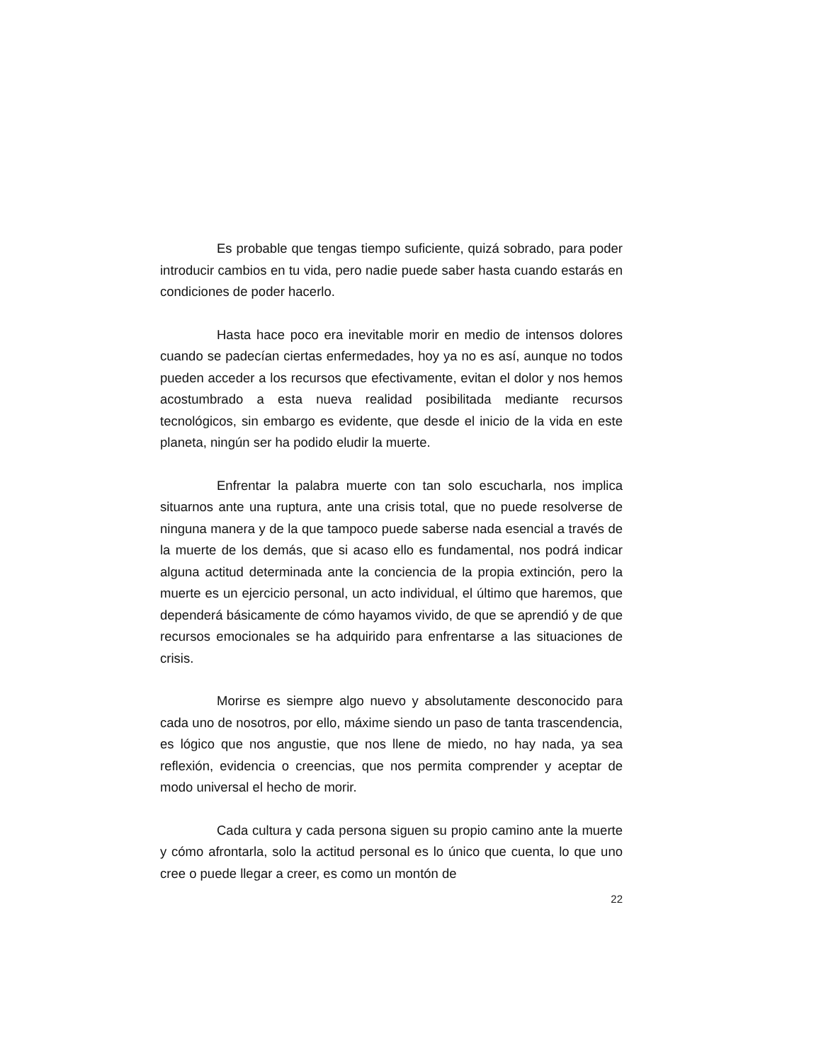Es probable que tengas tiempo suficiente, quizá sobrado, para poder introducir cambios en tu vida, pero nadie puede saber hasta cuando estarás en condiciones de poder hacerlo.
Hasta hace poco era inevitable morir en medio de intensos dolores cuando se padecían ciertas enfermedades, hoy ya no es así, aunque no todos pueden acceder a los recursos que efectivamente, evitan el dolor y nos hemos acostumbrado a esta nueva realidad posibilitada mediante recursos tecnológicos, sin embargo es evidente, que desde el inicio de la vida en este planeta, ningún ser ha podido eludir la muerte.
Enfrentar la palabra muerte con tan solo escucharla, nos implica situarnos ante una ruptura, ante una crisis total, que no puede resolverse de ninguna manera y de la que tampoco puede saberse nada esencial a través de la muerte de los demás, que si acaso ello es fundamental, nos podrá indicar alguna actitud determinada ante la conciencia de la propia extinción, pero la muerte es un ejercicio personal, un acto individual, el último que haremos, que dependerá básicamente de cómo hayamos vivido, de que se aprendió y de que recursos emocionales se ha adquirido para enfrentarse a las situaciones de crisis.
Morirse es siempre algo nuevo y absolutamente desconocido para cada uno de nosotros, por ello, máxime siendo un paso de tanta trascendencia, es lógico que nos angustie, que nos llene de miedo, no hay nada, ya sea reflexión, evidencia o creencias, que nos permita comprender y aceptar de modo universal el hecho de morir.
Cada cultura y cada persona siguen su propio camino ante la muerte y cómo afrontarla, solo la actitud personal es lo único que cuenta, lo que uno cree o puede llegar a creer, es como un montón de
22